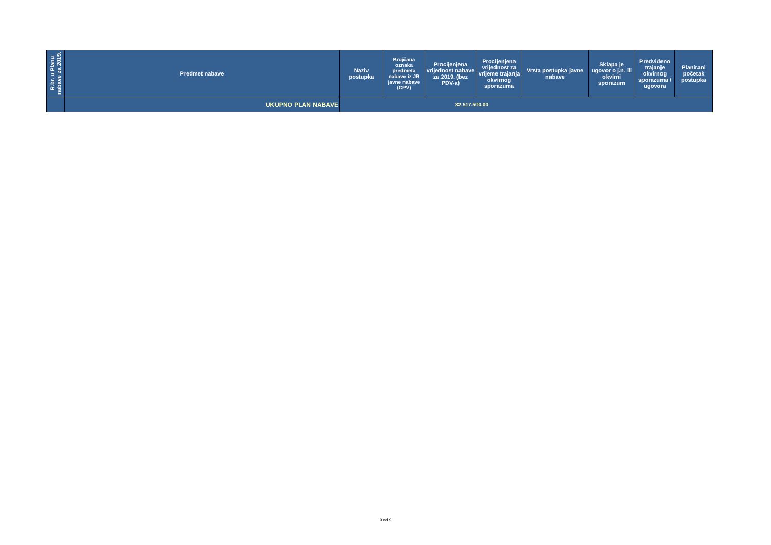| R.br. u Planu nabave za 2019. | Predmet nabave | Naziv postupka | Brojčana oznaka predmeta nabave iz JR javne nabave (CPV) | Procijenjena vrijednost nabave za 2019. (bez PDV-a) | Procijenjena vrijednost za vrijeme trajanja okvirnog sporazuma | Vrsta postupka javne nabave | Sklapa je ugovor o j.n. ili okvirni sporazum | Predviđeno trajanje okvirnog sporazuma / ugovora | Planirani početak postupka |
| --- | --- | --- | --- | --- | --- | --- | --- | --- | --- |
| | UKUPNO PLAN NABAVE | 82.517.500,00 | | | | | | | |
9 od 9